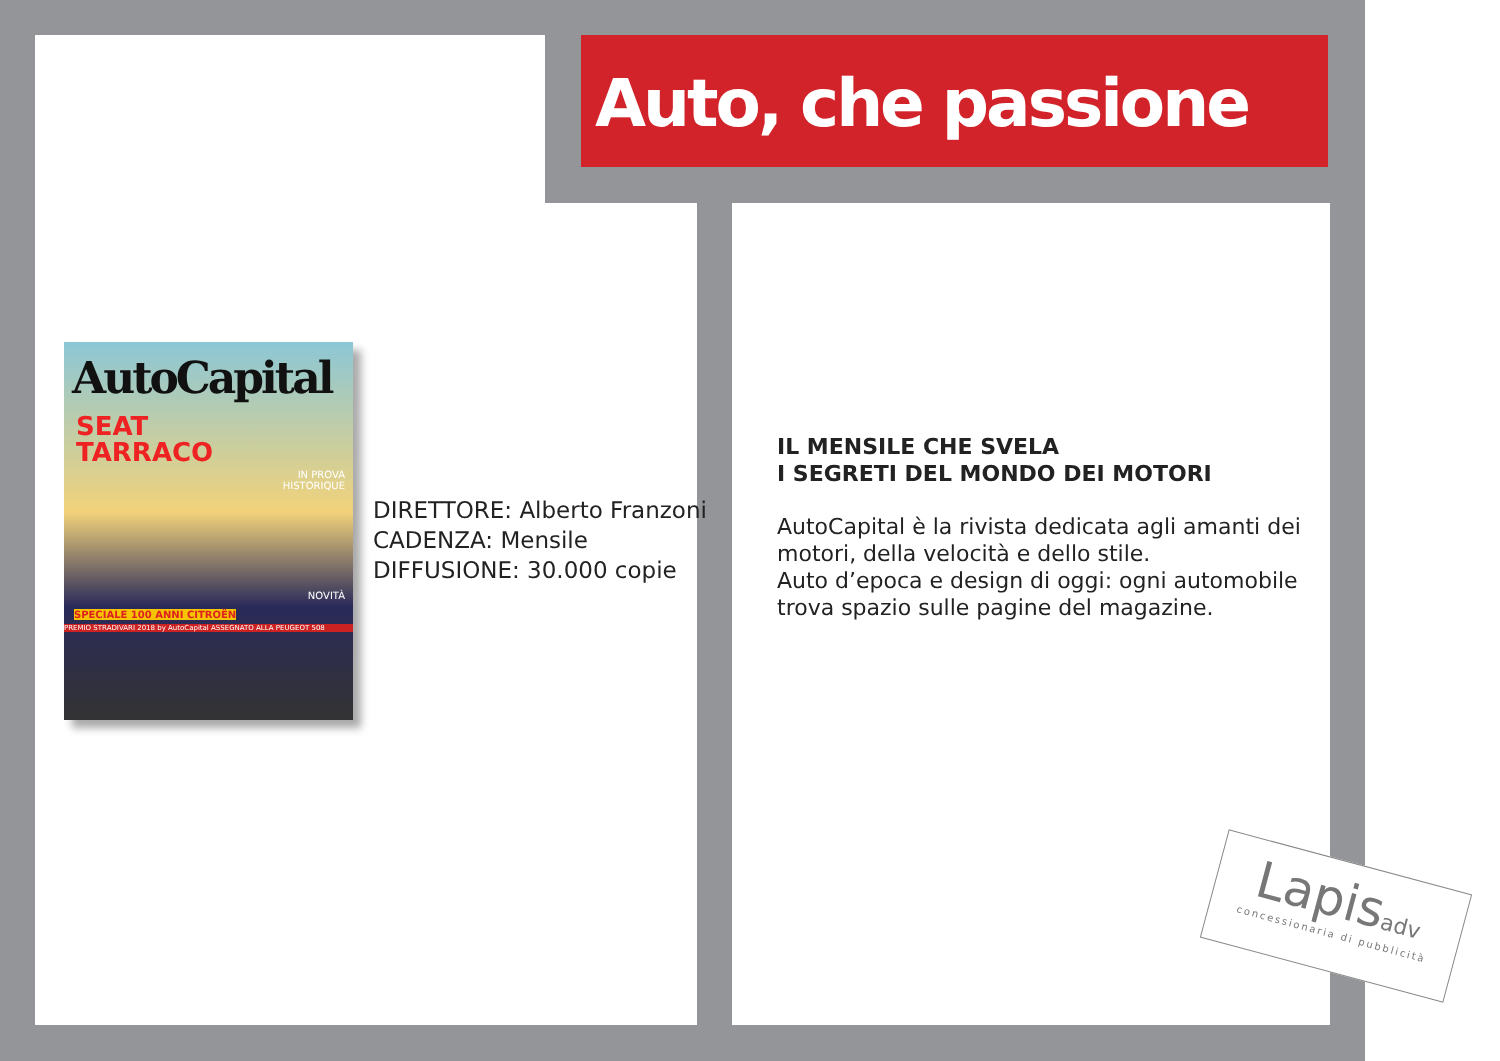Auto, che passione
AutoCapital
SEAT
TARRACO
IN PROVA
HISTORIQUE
NOVITÀ
SPECIALE 100 ANNI CITROËN
PREMIO STRADIVARI 2018 by AutoCapital ASSEGNATO ALLA PEUGEOT 508
DIRETTORE: Alberto Franzoni
CADENZA: Mensile
DIFFUSIONE: 30.000 copie
IL MENSILE CHE SVELA
I SEGRETI DEL MONDO DEI MOTORI
AutoCapital è la rivista dedicata agli amanti dei motori, della velocità e dello stile.
Auto d’epoca e design di oggi: ogni automobile trova spazio sulle pagine del magazine.
Lapisadv
concessionaria di pubblicità